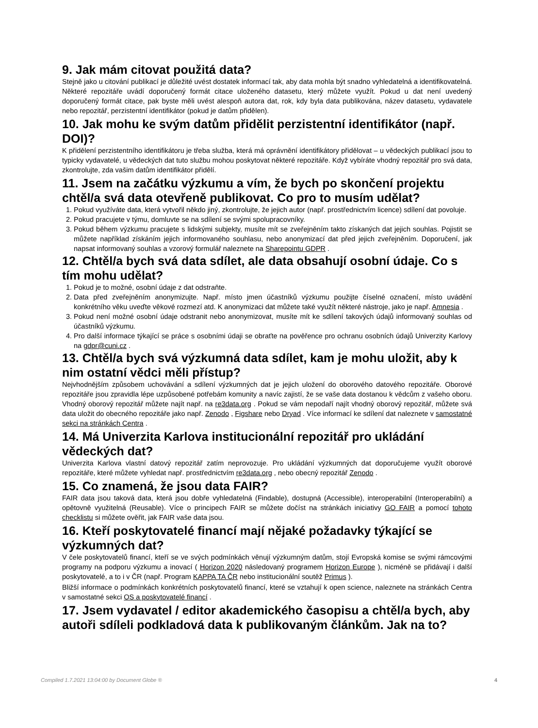9. Jak mám citovat použitá data?
Stejně jako u citování publikací je důležité uvést dostatek informací tak, aby data mohla být snadno vyhledatelná a identifikovatelná. Některé repozitáře uvádí doporučený formát citace uloženého datasetu, který můžete využít. Pokud u dat není uvedený doporučený formát citace, pak byste měli uvést alespoň autora dat, rok, kdy byla data publikována, název datasetu, vydavatele nebo repozitář, perzistentní identifikátor (pokud je datům přidělen).
10. Jak mohu ke svým datům přidělit perzistentní identifikátor (např. DOI)?
K přidělení perzistentního identifikátoru je třeba služba, která má oprávnění identifikátory přidělovat – u vědeckých publikací jsou to typicky vydavatelé, u vědeckých dat tuto službu mohou poskytovat některé repozitáře. Když vybíráte vhodný repozitář pro svá data, zkontrolujte, zda vašim datům identifikátor přidělí.
11. Jsem na začátku výzkumu a vím, že bych po skončení projektu chtěl/a svá data otevřeně publikovat. Co pro to musím udělat?
1. Pokud využíváte data, která vytvořil někdo jiný, zkontrolujte, že jejich autor (např. prostřednictvím licence) sdílení dat povoluje.
2. Pokud pracujete v týmu, domluvte se na sdílení se svými spolupracovníky.
3. Pokud během výzkumu pracujete s lidskými subjekty, musíte mít se zveřejněním takto získaných dat jejich souhlas. Pojistit se můžete například získáním jejich informovaného souhlasu, nebo anonymizací dat před jejich zveřejněním. Doporučení, jak napsat informovaný souhlas a vzorový formulář naleznete na Sharepointu GDPR .
12. Chtěl/a bych svá data sdílet, ale data obsahují osobní údaje. Co s tím mohu udělat?
1. Pokud je to možné, osobní údaje z dat odstraňte.
2. Data před zveřejněním anonymizujte. Např. místo jmen účastníků výzkumu použijte číselné označení, místo uvádění konkrétního věku uveďte věkové rozmezí atd. K anonymizaci dat můžete také využít některé nástroje, jako je např. Amnesia .
3. Pokud není možné osobní údaje odstranit nebo anonymizovat, musíte mít ke sdílení takových údajů informovaný souhlas od účastníků výzkumu.
4. Pro další informace týkající se práce s osobními údaji se obraťte na pověřence pro ochranu osobních údajů Univerzity Karlovy na gdpr@cuni.cz .
13. Chtěl/a bych svá výzkumná data sdílet, kam je mohu uložit, aby k nim ostatní vědci měli přístup?
Nejvhodnějším způsobem uchovávání a sdílení výzkumných dat je jejich uložení do oborového datového repozitáře. Oborové repozitáře jsou zpravidla lépe uzpůsobené potřebám komunity a navíc zajistí, že se vaše data dostanou k vědcům z vašeho oboru. Vhodný oborový repozitář můžete najít např. na re3data.org . Pokud se vám nepodaří najít vhodný oborový repozitář, můžete svá data uložit do obecného repozitáře jako např. Zenodo , Figshare nebo Dryad . Více informací ke sdílení dat naleznete v samostatné sekci na stránkách Centra .
14. Má Univerzita Karlova institucionální repozitář pro ukládání vědeckých dat?
Univerzita Karlova vlastní datový repozitář zatím neprovozuje. Pro ukládání výzkumných dat doporučujeme využít oborové repozitáře, které můžete vyhledat např. prostřednictvím re3data.org , nebo obecný repozitář Zenodo .
15. Co znamená, že jsou data FAIR?
FAIR data jsou taková data, která jsou dobře vyhledatelná (Findable), dostupná (Accessible), interoperabilní (Interoperabilní) a opětovně využitelná (Reusable). Více o principech FAIR se můžete dočíst na stránkách iniciativy GO FAIR a pomocí tohoto checklistu si můžete ověřit, jak FAIR vaše data jsou.
16. Kteří poskytovatelé financí mají nějaké požadavky týkající se výzkumných dat?
V čele poskytovatelů financí, kteří se ve svých podmínkách věnují výzkumným datům, stojí Evropská komise se svými rámcovými programy na podporu výzkumu a inovací ( Horizon 2020 následovaný programem Horizon Europe ), nicméně se přidávají i další poskytovatelé, a to i v ČR (např. Program KAPPA TA ČR nebo institucionální soutěž Primus ).
Bližší informace o podmínkách konkrétních poskytovatelů financí, které se vztahují k open science, naleznete na stránkách Centra v samostatné sekci OS a poskytovatelé financí .
17. Jsem vydavatel / editor akademického časopisu a chtěl/a bych, aby autoři sdíleli podkladová data k publikovaným článkům. Jak na to?
Compiled 1.7.2021 13:04:00 by Document Globe ® 4